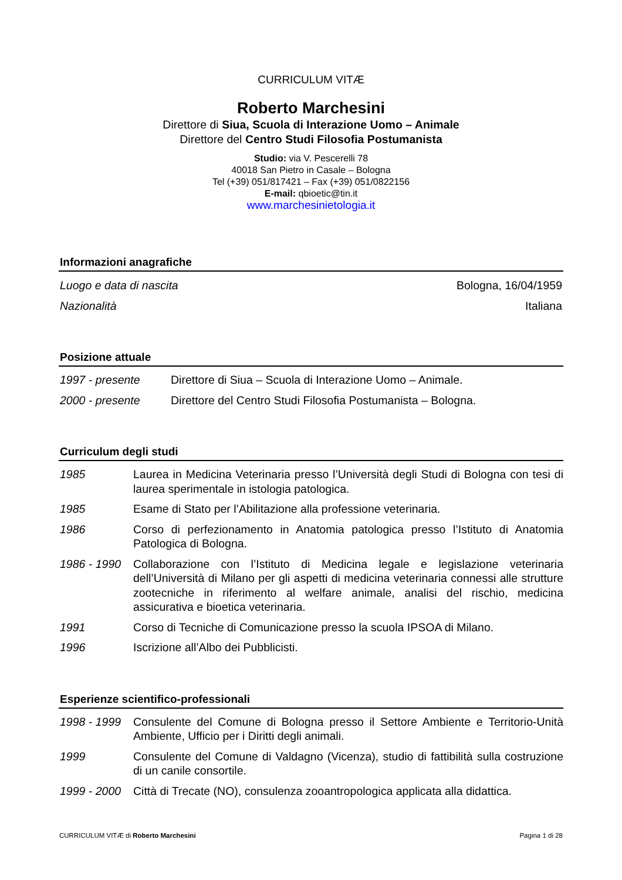CURRICULUM VITÆ
Roberto Marchesini
Direttore di Siua, Scuola di Interazione Uomo – Animale
Direttore del Centro Studi Filosofia Postumanista
Studio: via V. Pescerelli 78
40018 San Pietro in Casale – Bologna
Tel (+39) 051/817421 – Fax (+39) 051/0822156
E-mail: qbioetic@tin.it
www.marchesinietologia.it
Informazioni anagrafiche
Luogo e data di nascita Bologna, 16/04/1959
Nazionalità Italiana
Posizione attuale
1997 - presente Direttore di Siua – Scuola di Interazione Uomo – Animale.
2000 - presente Direttore del Centro Studi Filosofia Postumanista – Bologna.
Curriculum degli studi
1985 Laurea in Medicina Veterinaria presso l’Università degli Studi di Bologna con tesi di laurea sperimentale in istologia patologica.
1985 Esame di Stato per l’Abilitazione alla professione veterinaria.
1986 Corso di perfezionamento in Anatomia patologica presso l’Istituto di Anatomia Patologica di Bologna.
1986 - 1990 Collaborazione con l’Istituto di Medicina legale e legislazione veterinaria dell’Università di Milano per gli aspetti di medicina veterinaria connessi alle strutture zootecniche in riferimento al welfare animale, analisi del rischio, medicina assicurativa e bioetica veterinaria.
1991 Corso di Tecniche di Comunicazione presso la scuola IPSOA di Milano.
1996 Iscrizione all’Albo dei Pubblicisti.
Esperienze scientifico-professionali
1998 - 1999 Consulente del Comune di Bologna presso il Settore Ambiente e Territorio-Unità Ambiente, Ufficio per i Diritti degli animali.
1999 Consulente del Comune di Valdagno (Vicenza), studio di fattibilità sulla costruzione di un canile consortile.
1999 - 2000 Città di Trecate (NO), consulenza zooantropologica applicata alla didattica.
CURRICULUM VITÆ di Roberto Marchesini Pagina 1 di 28